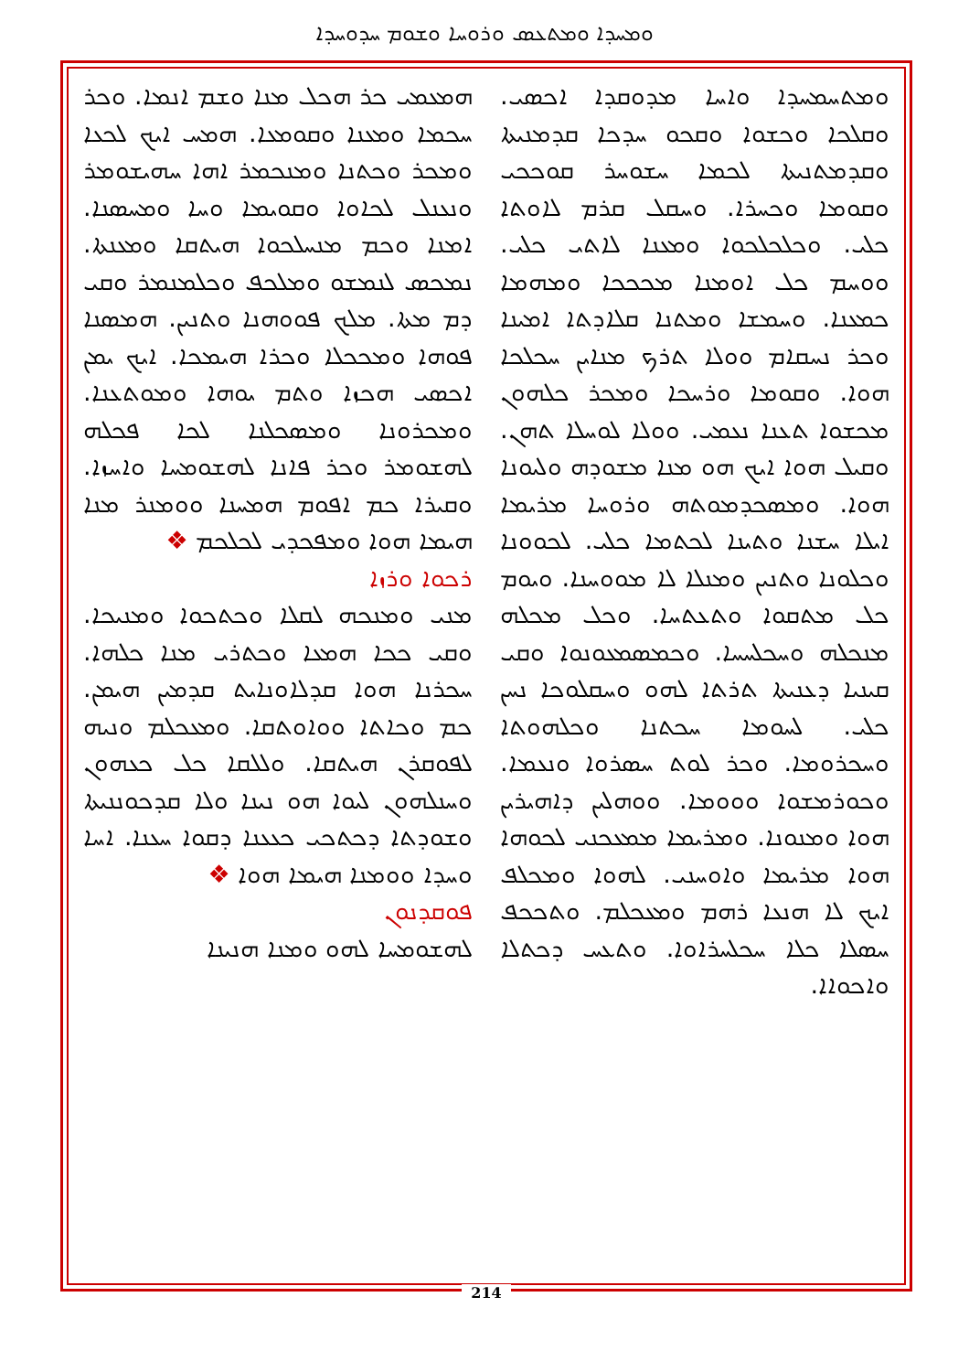ܘܡܚܕܐ ܘܡܬܥܣ ܘܪܘܚܐ ܘܫܘܡ ܚܕܘܚܕܐ
ܘܡܬܚܡܚܕܐ ܘܐܚܐ ܡܕܘܩܕܐ ܐܟܣܝ. ܘܩܠܟܐ ܘܟܫܘܐ ܘܩܟܘ ܚܕܟܐ ܩܕܡܢܝܬܐ ܘܩܕܡܬܢܝܬܐ ܠܟܡܐ ܚܫܘܚܪ ܩܘܟܟܝ ܘܩܘܡܐ ܘܟܚܪܐ. ܘܚܩܠ ܩܪܡ ܠܐܘܬܐ ܟܠܝ. ܘܟܠܟܠܟܘܐ ܘܡܥܢܐ ܠܐܬܝ ܟܠܝ. ܘܘܚܡ ܟܠ ܐܘܡܢܐ ܡܟܟܟܐ ܘܡܗܡܐ ܟܡܥܢܐ. ܘܚܡܫܐ ܘܡܬܢܐ ܩܠܐܕܬܐ ܐܡܝܢܐ ܘܟܪ ܢܚܩܐܡ ܘܘܠܐ ܬܪܟ ܡܢܐܝܢ ܚܟܠܟܐ ܗܘܐ. ܘܩܘܡܐ ܘܪܚܟܐ ܘܡܟܪ ܟܠܗܘܢ ܡܟܫܘܐ ܬܥܢܐ ܢܥܡܝ. ܘܘܠܐ ܠܘܚܠܐ ܬܗܢ. ܘܩܝܠ ܗܘܐ ܐܝܟ ܗܘ ܡܢܐ ܡܫܘܕܗ ܘܠܝܘܢܐ ܗܘܐ. ܘܡܣܟܕܡܘܬܗ ܘܪܘܚܐ ܡܪܝܡܐ ܐܝܠܐ ܚܫܢܐ ܘܬܝܢܐ ܠܟܬܡܐ ܟܠܝ. ܠܟܘܘܢܐ ܘܟܠܘܢܐ ܘܬܢܝܢ ܘܡܢܠܐ ܠܐ ܡܘܘܚܢܐ. ܘܝܘܡ ܟܠ ܡܬܩܘܐ ܘܬܥܬܚܐ. ܘܟܠ ܡܟܠܗ ܡܢܟܠܗ ܘܚܟܠܚܚܐ. ܘܟܡܣܡܥܘܢܘܐ ܘܩܝ ܩܝܢܝܐ ܕܥܢܝܬܐ ܬܪܬܐ ܠܗܘ ܘܚܩܠܘܟܐ ܢܚܢ ܟܠܝ. ܠܚܘܡܐ ܚܟܬܢܐ ܘܟܠܗܘܬܐ ܘܚܟܪܘܡܐ. ܘܟܪ ܠܘܬ ܚܣܪܘܐ ܘܢܥܡܐ. ܘܟܘܪܡܫܘܐ ܘܘܘܡܐ. ܘܘܗܠܝܢ ܕܐܗܝܪܝܢ ܗܘܐ ܘܡܢܘܢܐ. ܘܡܪܝܡܐ ܡܡܥܟܢܝ ܠܟܘܗܐ ܗܘܐ ܡܪܝܡܐ ܘܐܘܚܢܝ. ܠܗܘܐ ܘܡܟܠܦ ܐܝܟ ܠܐ ܗܢܥܐ ܪܗܡ ܘܡܥܟܠܡ. ܘܬܟܟܦ ܚܣܠܐ ܟܠܐ ܚܟܠܚܪܐܘܐ. ܘܬܥܚ ܕܟܬܠܐ ܘܐܟܘܐܐ.
ܗܡܥܡܝ ܟܪ ܗܟܠ ܡܢܐ ܘܫܡ ܐܢܡܐ. ܘܟܪ ܚܟܡܐ ܘܡܥܢܐ ܘܩܘܡܥܐ. ܗܡܚ ܐܝܟ ܠܟܥܐ ܘܡܟܪ ܘܟܬܢܐ ܘܡܢܟܡܪ ܐܗܐ ܚܗܝܫܘܡܪ ܘܢܥܢܠ ܠܟܐܘܐ ܘܩܘܝܡܐ ܘܚܐ ܘܡܚܣܢܐ. ܐܡܢܐ ܘܟܡ ܡܢܚܠܟܘܐ ܗܝܬܩܐ ܘܡܥܢܬܐ. ܢܡܟܣ ܠܢܡܫܘ ܘܡܠܟܦ ܘܟܠܡܢܡܪ ܘܩܝ ܕܡ ܡܬܐ. ܡܠܟ ܦܘܘܗܢܐ ܘܬܢܝܢ. ܗܡܣܢܐ ܦܘܗܐ ܘܡܟܟܠܐ ܘܟܪܐ ܗܝܡܟܐ. ܐܝܟ ܝܡܢ ܐܟܣܝ ܗܟܙܐ ܘܬܡ ܝܘܗܐ ܘܡܘܬܥܢܐ. ܘܡܟܪܘܢܐ ܘܡܣܟܠܢܐ ܠܟܐ ܦܟܠܗ ܠܗܫܘܡܪ ܘܟܪ ܦܐܢܐ ܠܗܫܘܡܚܐ ܘܐܚܙܐ. ܘܩܝܪܐ ܟܡ ܐܦܘܡ ܗܡܚܢܐ ܘܘܡܢܪ ܡܢܐ ܗܝܡܐ ܗܘܐ ܘܡܦܟܕܝ ܠܟܠܟܡ ❖
ܪܟܘܐ ܘܪܙܐ
ܡܢܝ ܘܡܢܟܗ ܠܩܠܐ ܘܟܬܟܘܐ ܘܡܢܝܟܐ. ܘܩܝ ܟܟܐ ܗܡܥܐ ܘܟܬܪܝ ܡܢܐ ܟܠܗܐ. ܚܟܪܢܐ ܗܘܐ ܩܕܠܐܘܢܐܝܬ ܩܕܡܝܢ ܗܝܡܢ. ܟܡ ܘܟܐܬܐ ܘܘܐܘܬܩܐ. ܘܡܥܟܠܡ ܘܢܝܗ ܠܦܘܩܪܢ ܗܝܬܩܐ. ܘܠܠܩܐ ܟܠ ܟܥܗܘܢ ܘܚܢܠܗܘܢ ܠܝܘܐ ܗܘ ܢܝܢܐ ܘܠܐ ܩܕܟܘܢܢܝܬܐ ܘܫܘܕܬܐ ܕܟܬܟܝ ܟܥܥܢܐ ܕܩܘܐ ܚܥܢܐ. ܐܚܐ ܘܚܕܐ ܘܘܡܢܐ ܗܝܡܐ ܗܘܐ ❖
ܦܘܩܕܢܘܢ
ܠܗܫܘܡܚܐ ܠܗܘ ܘܡܢܐ ܗܢܝܢܐ
214